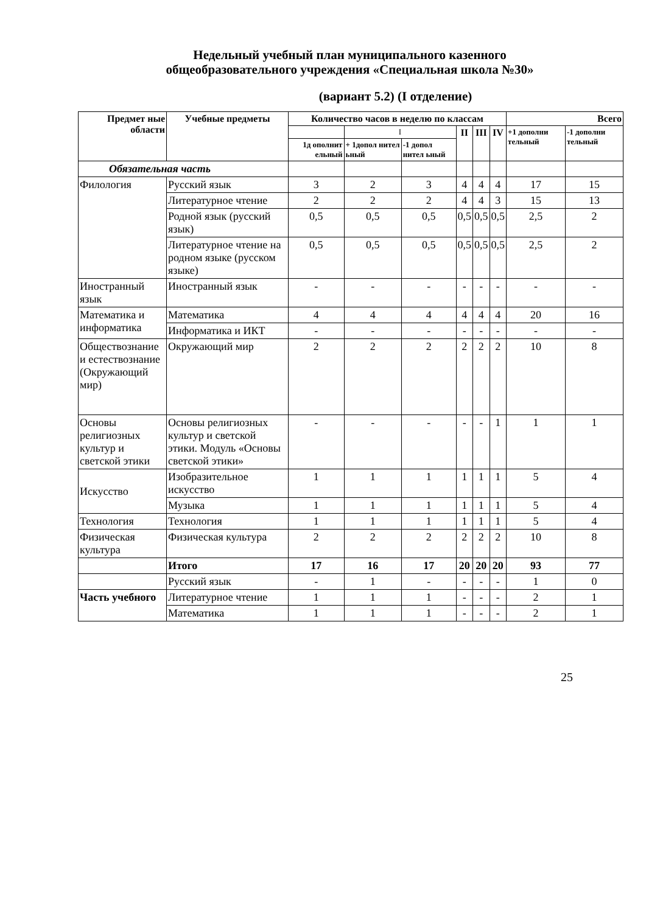Недельный учебный план муниципального казенного
общеобразовательного учреждения «Специальная школа №30»
(вариант 5.2) (I отделение)
| Предмет ные области | Учебные предметы | Количество часов в неделю по классам | | | | | | Всего | |
| --- | --- | --- | --- | --- | --- | --- | --- | --- | --- |
| | | | I | | II | III | IV | +1 дополни тельный | -1 дополни тельный |
| | | 1д ополнит ельный | + 1допол нител ьный | -1 допол нител ьный | | | | | |
| Обязательная часть | | | | | | | | | |
| Филология | Русский язык | 3 | 2 | 3 | 4 | 4 | 4 | 17 | 15 |
| | Литературное чтение | 2 | 2 | 2 | 4 | 4 | 3 | 15 | 13 |
| | Родной язык (русский язык) | 0,5 | 0,5 | 0,5 | 0,5 | 0,5 | 0,5 | 2,5 | 2 |
| | Литературное чтение на родном языке (русском языке) | 0,5 | 0,5 | 0,5 | 0,5 | 0,5 | 0,5 | 2,5 | 2 |
| Иностранный язык | Иностранный язык | - | - | - | - | - | - | - | - |
| Математика и информатика | Математика | 4 | 4 | 4 | 4 | 4 | 4 | 20 | 16 |
| | Информатика и ИКТ | - | - | - | - | - | - | - | - |
| Обществознание и естествознание (Окружающий мир) | Окружающий мир | 2 | 2 | 2 | 2 | 2 | 2 | 10 | 8 |
| Основы религиозных культур и светской этики | Основы религиозных культур и светской этики. Модуль «Основы светской этики» | - | - | - | - | - | 1 | 1 | 1 |
| Искусство | Изобразительное искусство | 1 | 1 | 1 | 1 | 1 | 1 | 5 | 4 |
| | Музыка | 1 | 1 | 1 | 1 | 1 | 1 | 5 | 4 |
| Технология | Технология | 1 | 1 | 1 | 1 | 1 | 1 | 5 | 4 |
| Физическая культура | Физическая культура | 2 | 2 | 2 | 2 | 2 | 2 | 10 | 8 |
| | Итого | 17 | 16 | 17 | 20 | 20 | 20 | 93 | 77 |
| | Русский язык | - | 1 | - | - | - | - | 1 | 0 |
| Часть учебного | Литературное чтение | 1 | 1 | 1 | - | - | - | 2 | 1 |
| | Математика | 1 | 1 | 1 | - | - | - | 2 | 1 |
25